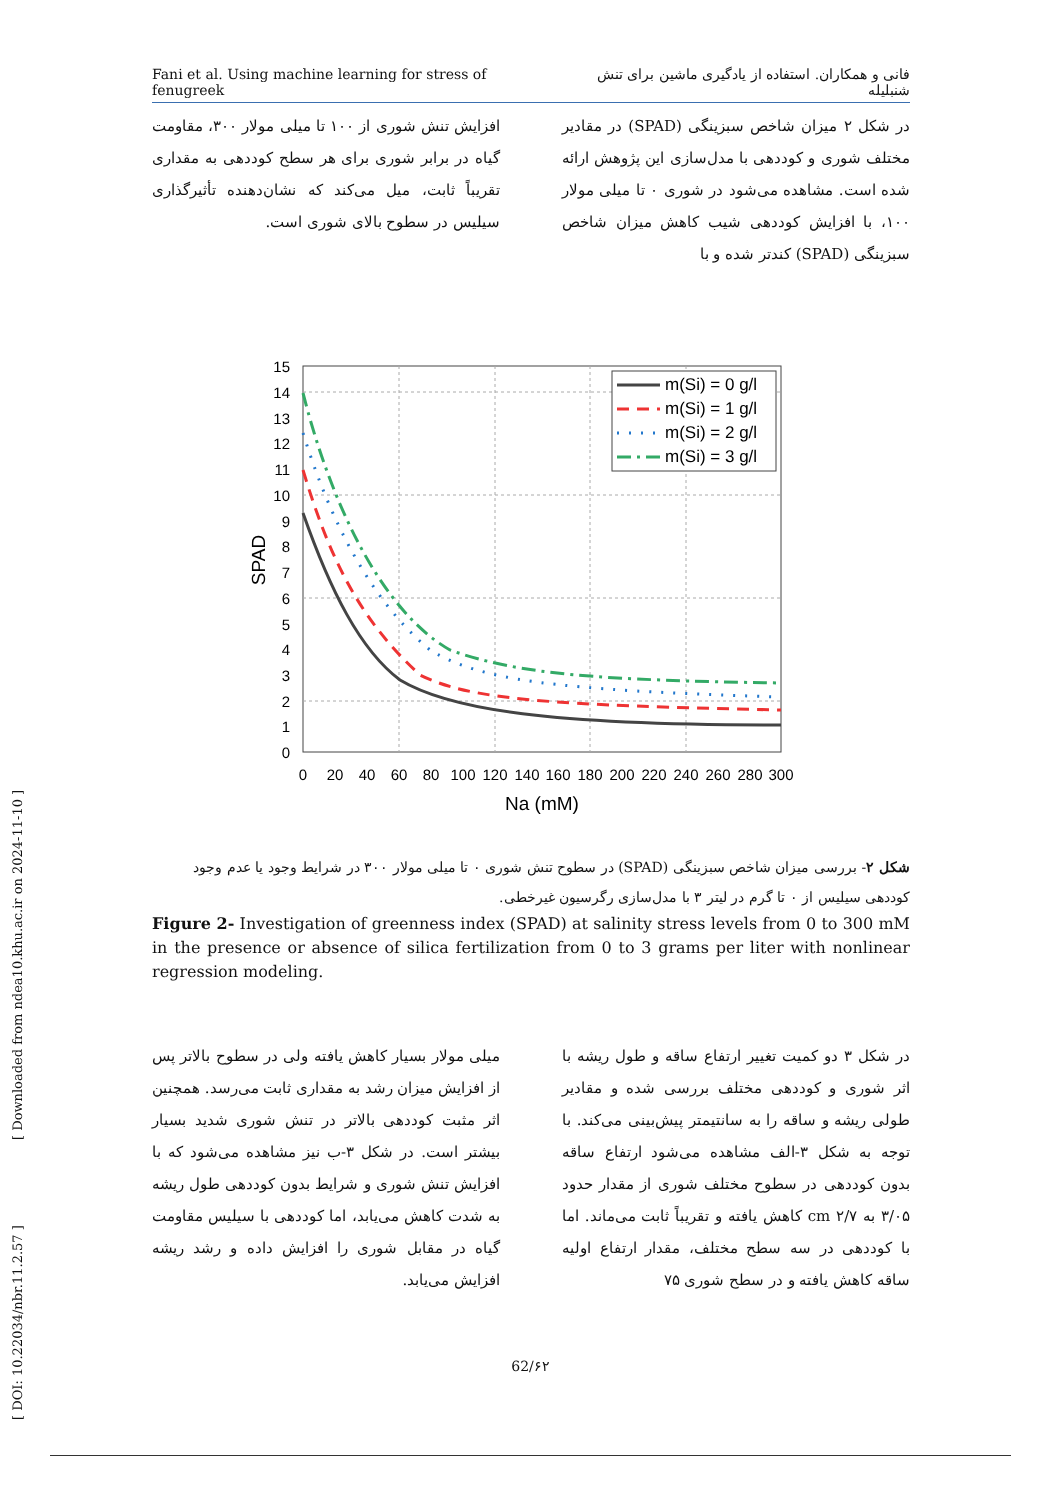Fani et al. Using machine learning for stress of fenugreek فانی و همکاران. استفاده از یادگیری ماشین برای تنش شنبلیله
در شکل ۲ میزان شاخص سبزینگی (SPAD) در مقادیر مختلف شوری و کوددهی با مدل‌سازی این پژوهش ارائه شده است. مشاهده می‌شود در شوری ۰ تا میلی مولار ۱۰۰، با افزایش کوددهی شیب کاهش میزان شاخص سبزینگی (SPAD) کندتر شده و با
افزایش تنش شوری از ۱۰۰ تا میلی مولار ۳۰۰، مقاومت گیاه در برابر شوری برای هر سطح کوددهی به مقداری تقریباً ثابت، میل می‌کند که نشان‌دهنده تأثیرگذاری سیلیس در سطوح بالای شوری است.
m(Si) = 0 g/l
m(Si) = 1 g/l
m(Si) = 2 g/l
m(Si) = 3 g/l
15
14
13
12
11
10
9
8
7
6
5
4
3
2
1
0
0
20
40
60
80
100
120
140
160
180
200
220
240
260
280
300
Na (mM)
SPAD
شکل ۲- بررسی میزان شاخص سبزینگی (SPAD) در سطوح تنش شوری ۰ تا میلی مولار ۳۰۰ در شرایط وجود یا عدم وجود کوددهی سیلیس از ۰ تا گرم در لیتر ۳ با مدل‌سازی رگرسیون غیرخطی.
Figure 2- Investigation of greenness index (SPAD) at salinity stress levels from 0 to 300 mM in the presence or absence of silica fertilization from 0 to 3 grams per liter with nonlinear regression modeling.
در شکل ۳ دو کمیت تغییر ارتفاع ساقه و طول ریشه با اثر شوری و کوددهی مختلف بررسی شده و مقادیر طولی ریشه و ساقه را به سانتیمتر پیش‌بینی می‌کند. با توجه به شکل ۳-الف مشاهده می‌شود ارتفاع ساقه بدون کوددهی در سطوح مختلف شوری از مقدار حدود ۳/۰۵ به cm ۲/۷ کاهش یافته و تقریباً ثابت می‌ماند. اما با کوددهی در سه سطح مختلف، مقدار ارتفاع اولیه ساقه کاهش یافته و در سطح شوری ۷۵
میلی مولار بسیار کاهش یافته ولی در سطوح بالاتر پس از افزایش میزان رشد به مقداری ثابت می‌رسد. همچنین اثر مثبت کوددهی بالاتر در تنش شوری شدید بسیار بیشتر است. در شکل ۳-ب نیز مشاهده می‌شود که با افزایش تنش شوری و شرایط بدون کوددهی طول ریشه به شدت کاهش می‌یابد، اما کوددهی با سیلیس مقاومت گیاه در مقابل شوری را افزایش داده و رشد ریشه افزایش می‌یابد.
62/۶۲
[ DOI: 10.22034/nbr.11.2.57 ] [ Downloaded from ndea10.khu.ac.ir on 2024-11-10 ]